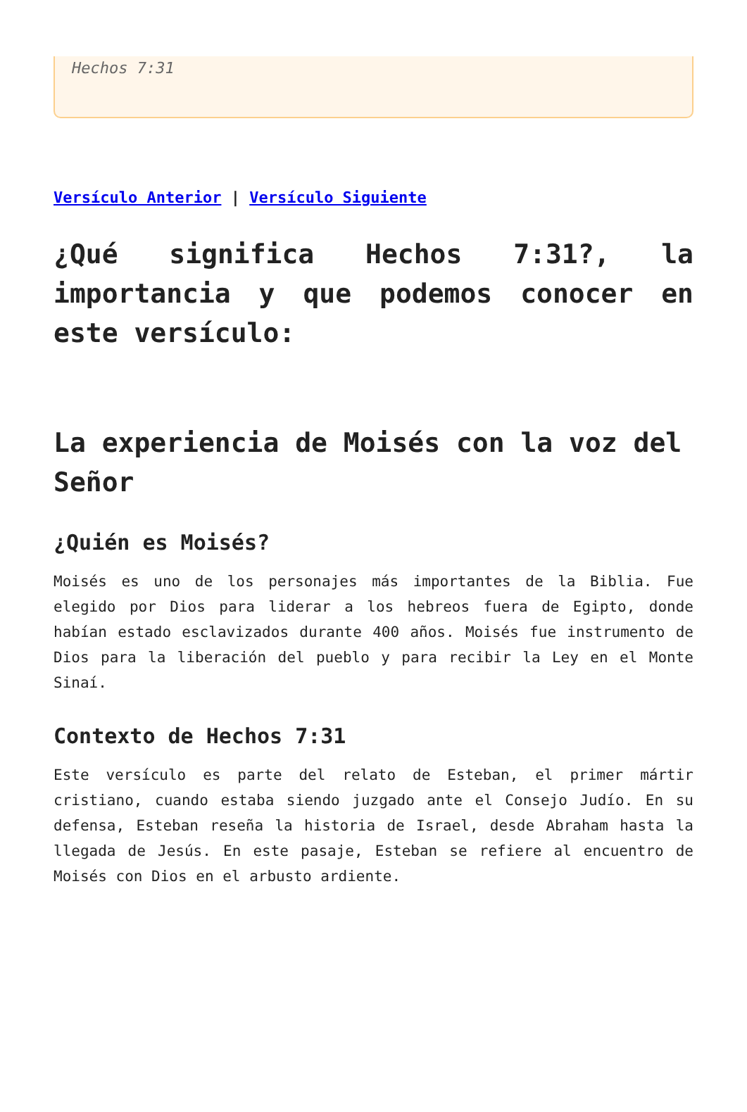Hechos 7:31
Versículo Anterior | Versículo Siguiente
¿Qué significa Hechos 7:31?, la importancia y que podemos conocer en este versículo:
La experiencia de Moisés con la voz del Señor
¿Quién es Moisés?
Moisés es uno de los personajes más importantes de la Biblia. Fue elegido por Dios para liderar a los hebreos fuera de Egipto, donde habían estado esclavizados durante 400 años. Moisés fue instrumento de Dios para la liberación del pueblo y para recibir la Ley en el Monte Sinaí.
Contexto de Hechos 7:31
Este versículo es parte del relato de Esteban, el primer mártir cristiano, cuando estaba siendo juzgado ante el Consejo Judío. En su defensa, Esteban reseña la historia de Israel, desde Abraham hasta la llegada de Jesús. En este pasaje, Esteban se refiere al encuentro de Moisés con Dios en el arbusto ardiente.